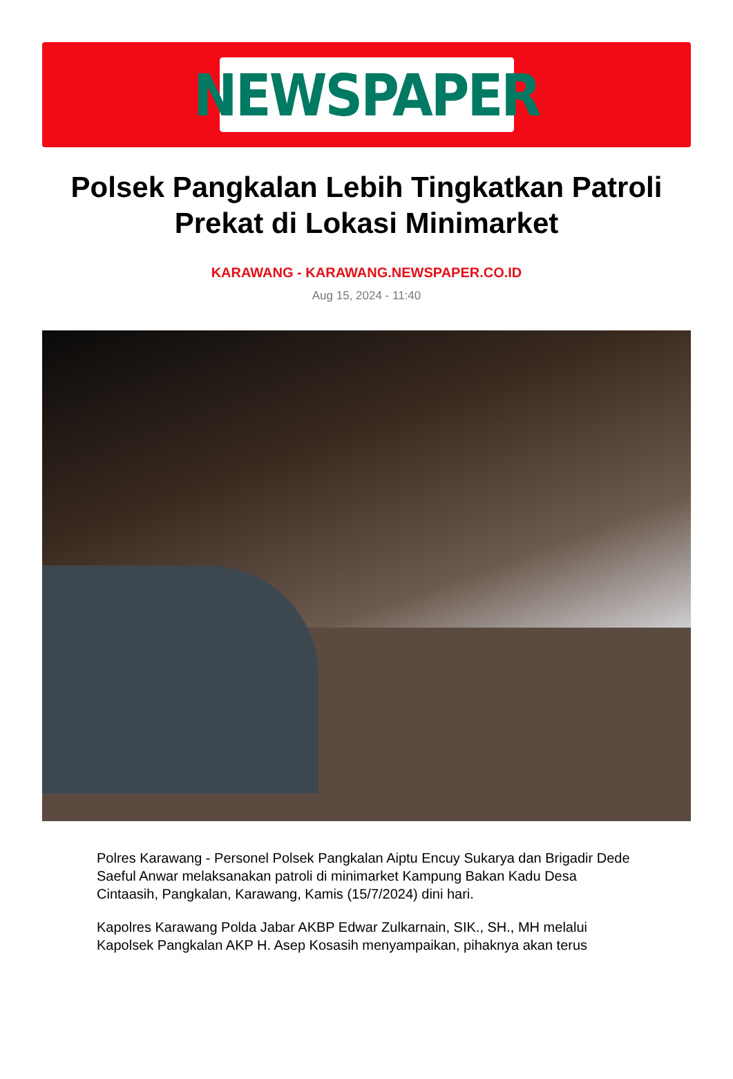NEWSPAPER
Polsek Pangkalan Lebih Tingkatkan Patroli Prekat di Lokasi Minimarket
KARAWANG - KARAWANG.NEWSPAPER.CO.ID
Aug 15, 2024 - 11:40
Polres Karawang - Personel Polsek Pangkalan Aiptu Encuy Sukarya dan Brigadir Dede Saeful Anwar melaksanakan patroli di minimarket Kampung Bakan Kadu Desa Cintaasih, Pangkalan, Karawang, Kamis (15/7/2024) dini hari.
Kapolres Karawang Polda Jabar AKBP Edwar Zulkarnain, SIK., SH., MH melalui Kapolsek Pangkalan AKP H. Asep Kosasih menyampaikan, pihaknya akan terus